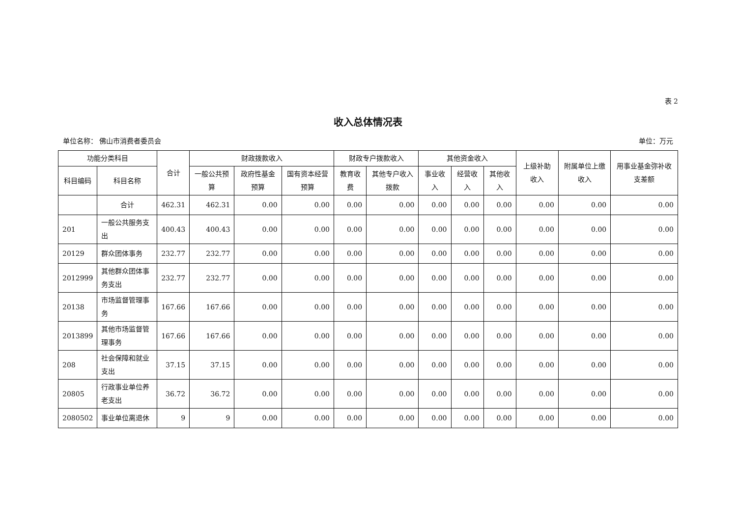表 2
收入总体情况表
单位名称： 佛山市消费者委员会 单位：万元
| 功能分类科目 | | 合计 | 财政拨款收入 | | | 财政专户拨款收入 | | 其他资金收入 | | | 上级补助收入 | 附属单位上缴收入 | 用事业基金弥补收支差额 |
| --- | --- | --- | --- | --- | --- | --- | --- | --- | --- | --- | --- | --- | --- |
| 科目编码 | 科目名称 | | 一般公共预算 | 政府性基金预算 | 国有资本经营预算 | 教育收费 | 其他专户收入拨款 | 事业收入 | 经营收入 | 其他收入 | | | |
| | 合计 | 462.31 | 462.31 | 0.00 | 0.00 | 0.00 | 0.00 | 0.00 | 0.00 | 0.00 | 0.00 | 0.00 | 0.00 |
| 201 | 一般公共服务支出 | 400.43 | 400.43 | 0.00 | 0.00 | 0.00 | 0.00 | 0.00 | 0.00 | 0.00 | 0.00 | 0.00 | 0.00 |
| 20129 | 群众团体事务 | 232.77 | 232.77 | 0.00 | 0.00 | 0.00 | 0.00 | 0.00 | 0.00 | 0.00 | 0.00 | 0.00 | 0.00 |
| 2012999 | 其他群众团体事务支出 | 232.77 | 232.77 | 0.00 | 0.00 | 0.00 | 0.00 | 0.00 | 0.00 | 0.00 | 0.00 | 0.00 | 0.00 |
| 20138 | 市场监督管理事务 | 167.66 | 167.66 | 0.00 | 0.00 | 0.00 | 0.00 | 0.00 | 0.00 | 0.00 | 0.00 | 0.00 | 0.00 |
| 2013899 | 其他市场监督管理事务 | 167.66 | 167.66 | 0.00 | 0.00 | 0.00 | 0.00 | 0.00 | 0.00 | 0.00 | 0.00 | 0.00 | 0.00 |
| 208 | 社会保障和就业支出 | 37.15 | 37.15 | 0.00 | 0.00 | 0.00 | 0.00 | 0.00 | 0.00 | 0.00 | 0.00 | 0.00 | 0.00 |
| 20805 | 行政事业单位养老支出 | 36.72 | 36.72 | 0.00 | 0.00 | 0.00 | 0.00 | 0.00 | 0.00 | 0.00 | 0.00 | 0.00 | 0.00 |
| 2080502 | 事业单位离退休 | 9 | 9 | 0.00 | 0.00 | 0.00 | 0.00 | 0.00 | 0.00 | 0.00 | 0.00 | 0.00 | 0.00 |